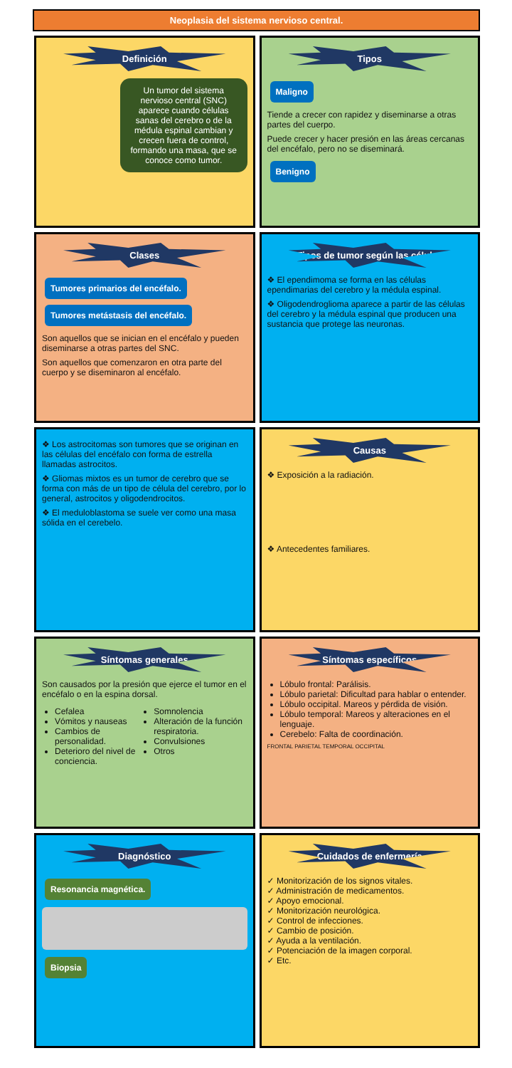Neoplasia del sistema nervioso central.
Definición
Un tumor del sistema nervioso central (SNC) aparece cuando células sanas del cerebro o de la médula espinal cambian y crecen fuera de control, formando una masa, que se conoce como tumor.
Tipos
Maligno
Tiende a crecer con rapidez y diseminarse a otras partes del cuerpo.
Puede crecer y hacer presión en las áreas cercanas del encéfalo, pero no se diseminará.
Benigno
Clases
Tumores primarios del encéfalo. Tumores metástasis del encéfalo.
Son aquellos que se inician en el encéfalo y pueden diseminarse a otras partes del SNC.
Son aquellos que comenzaron en otra parte del cuerpo y se diseminaron al encéfalo.
Tipos de tumor según las células
❖ El ependimoma se forma en las células ependimarias del cerebro y la médula espinal.
❖ Oligodendroglioma aparece a partir de las células del cerebro y la médula espinal que producen una sustancia que protege las neuronas.
❖ Los astrocitomas son tumores que se originan en las células del encéfalo con forma de estrella llamadas astrocitos.
❖ Gliomas mixtos es un tumor de cerebro que se forma con más de un tipo de célula del cerebro, por lo general, astrocitos y oligodendrocitos.
❖ El meduloblastoma se suele ver como una masa sólida en el cerebelo.
Causas
❖ Exposición a la radiación.
❖ Antecedentes familiares.
Síntomas generales
Son causados por la presión que ejerce el tumor en el encéfalo o en la espina dorsal.
Cefalea
Vómitos y nauseas
Cambios de personalidad.
Deterioro del nivel de conciencia.
Somnolencia
Alteración de la función respiratoria.
Convulsiones
Otros
Síntomas específicos
Lóbulo frontal: Parálisis.
Lóbulo parietal: Dificultad para hablar o entender.
Lóbulo occipital. Mareos y pérdida de visión.
Lóbulo temporal: Mareos y alteraciones en el lenguaje.
Cerebelo: Falta de coordinación.
FRONTAL PARIETAL TEMPORAL OCCIPITAL
Diagnóstico
Resonancia magnética. Biopsia
Cuidados de enfermería
✓ Monitorización de los signos vitales.
✓ Administración de medicamentos.
✓ Apoyo emocional.
✓ Monitorización neurológica.
✓ Control de infecciones.
✓ Cambio de posición.
✓ Ayuda a la ventilación.
✓ Potenciación de la imagen corporal.
✓ Etc.